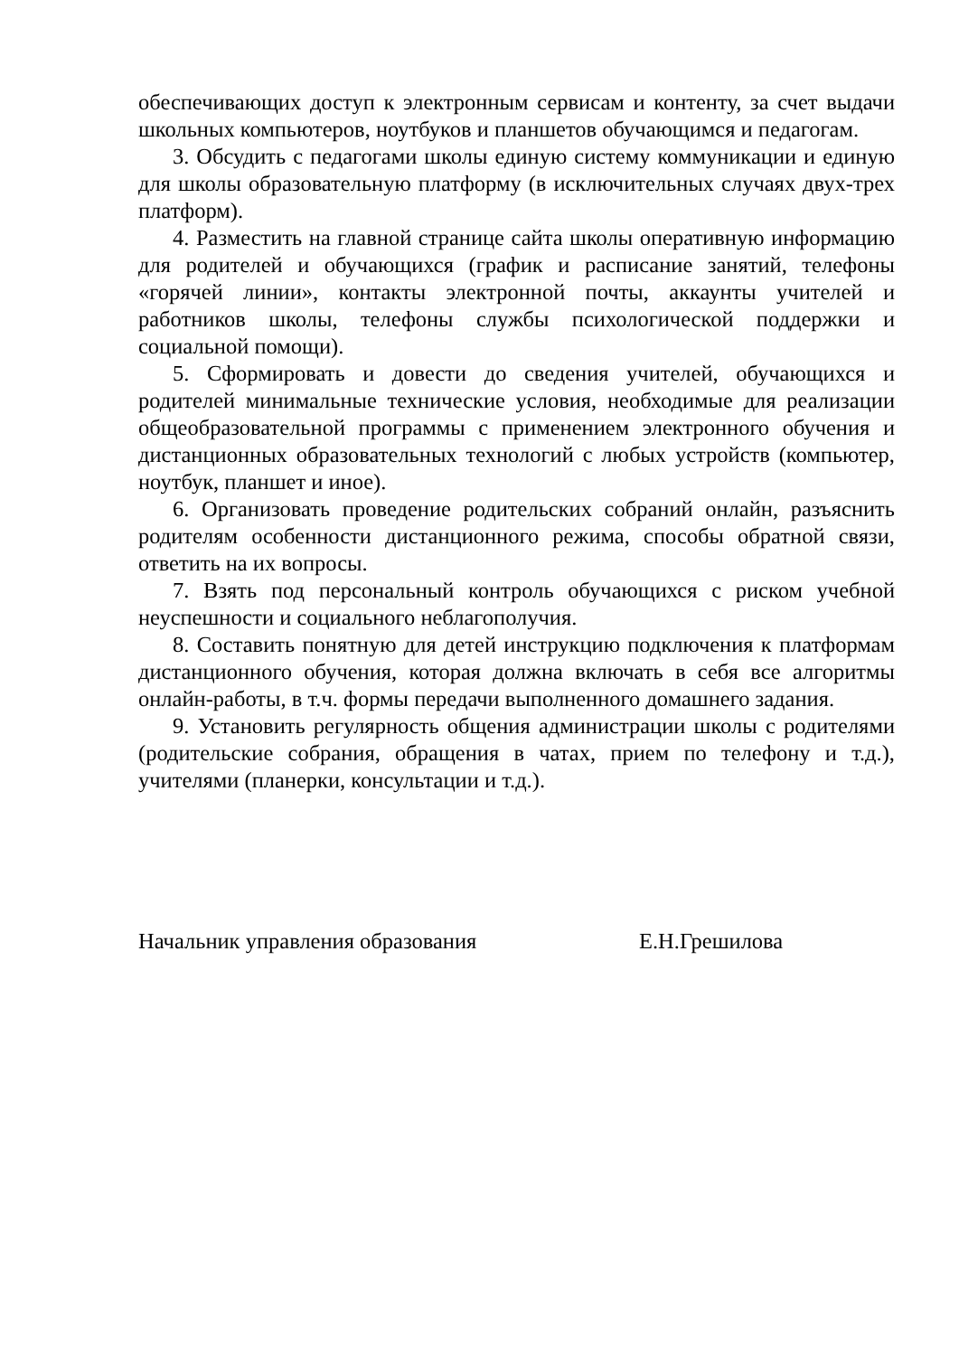обеспечивающих доступ к электронным сервисам и контенту, за счет выдачи школьных компьютеров, ноутбуков и планшетов обучающимся и педагогам.
3. Обсудить с педагогами школы единую систему коммуникации и единую для школы образовательную платформу (в исключительных случаях двух-трех платформ).
4. Разместить на главной странице сайта школы оперативную информацию для родителей и обучающихся (график и расписание занятий, телефоны «горячей линии», контакты электронной почты, аккаунты учителей и работников школы, телефоны службы психологической поддержки и социальной помощи).
5. Сформировать и довести до сведения учителей, обучающихся и родителей минимальные технические условия, необходимые для реализации общеобразовательной программы с применением электронного обучения и дистанционных образовательных технологий с любых устройств (компьютер, ноутбук, планшет и иное).
6. Организовать проведение родительских собраний онлайн, разъяснить родителям особенности дистанционного режима, способы обратной связи, ответить на их вопросы.
7. Взять под персональный контроль обучающихся с риском учебной неуспешности и социального неблагополучия.
8. Составить понятную для детей инструкцию подключения к платформам дистанционного обучения, которая должна включать в себя все алгоритмы онлайн-работы, в т.ч. формы передачи выполненного домашнего задания.
9. Установить регулярность общения администрации школы с родителями (родительские собрания, обращения в чатах, прием по телефону и т.д.), учителями (планерки, консультации и т.д.).
Начальник управления образования Е.Н.Грешилова